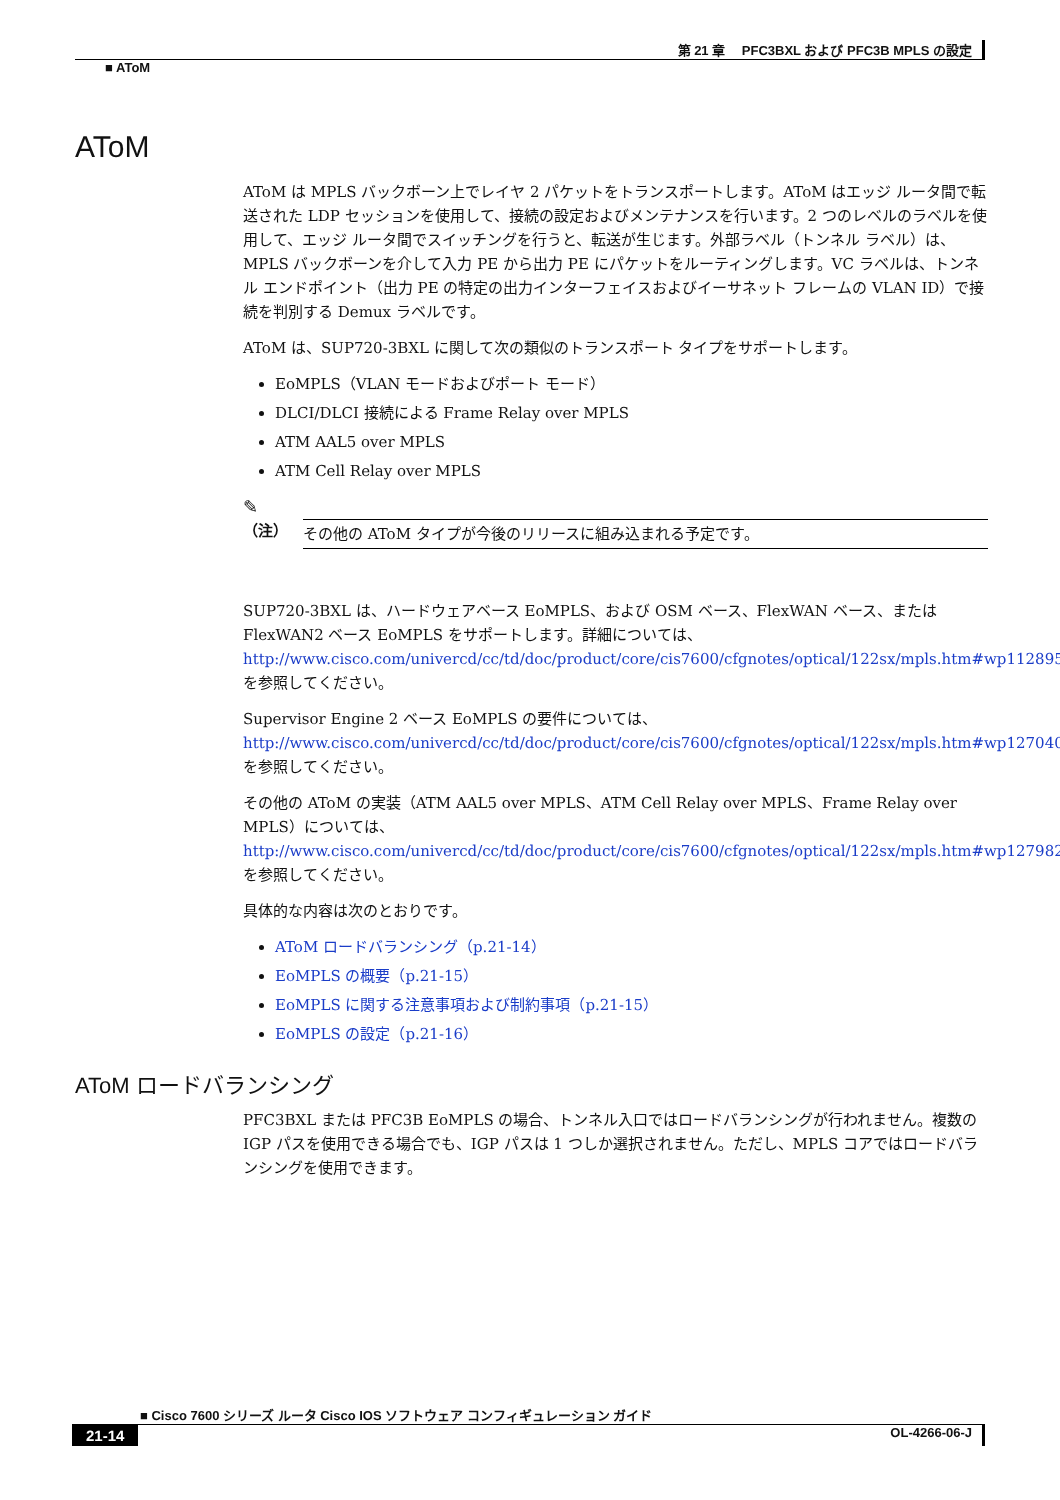第 21 章　 PFC3BXL および PFC3B MPLS の設定
■ AToM
AToM
AToM は MPLS バックボーン上でレイヤ 2 パケットをトランスポートします。AToM はエッジ ルータ間で転送された LDP セッションを使用して、接続の設定およびメンテナンスを行います。2 つのレベルのラベルを使用して、エッジ ルータ間でスイッチングを行うと、転送が生じます。外部ラベル（トンネル ラベル）は、MPLS バックボーンを介して入力 PE から出力 PE にパケットをルーティングします。VC ラベルは、トンネル エンドポイント（出力 PE の特定の出力インターフェイスおよびイーサネット フレームの VLAN ID）で接続を判別する Demux ラベルです。
AToM は、SUP720-3BXL に関して次の類似のトランスポート タイプをサポートします。
EoMPLS（VLAN モードおよびポート モード）
DLCI/DLCI 接続による Frame Relay over MPLS
ATM AAL5 over MPLS
ATM Cell Relay over MPLS
✎
（注） その他の AToM タイプが今後のリリースに組み込まれる予定です。
SUP720-3BXL は、ハードウェアベース EoMPLS、および OSM ベース、FlexWAN ベース、または FlexWAN2 ベース EoMPLS をサポートします。詳細については、
http://www.cisco.com/univercd/cc/td/doc/product/core/cis7600/cfgnotes/optical/122sx/mpls.htm#wp1128955
を参照してください。
Supervisor Engine 2 ベース EoMPLS の要件については、
http://www.cisco.com/univercd/cc/td/doc/product/core/cis7600/cfgnotes/optical/122sx/mpls.htm#wp1270404
を参照してください。
その他の AToM の実装（ATM AAL5 over MPLS、ATM Cell Relay over MPLS、Frame Relay over MPLS）については、
http://www.cisco.com/univercd/cc/td/doc/product/core/cis7600/cfgnotes/optical/122sx/mpls.htm#wp1279824
を参照してください。
具体的な内容は次のとおりです。
AToM ロードバランシング（p.21-14）
EoMPLS の概要（p.21-15）
EoMPLS に関する注意事項および制約事項（p.21-15）
EoMPLS の設定（p.21-16）
AToM ロードバランシング
PFC3BXL または PFC3B EoMPLS の場合、トンネル入口ではロードバランシングが行われません。複数の IGP パスを使用できる場合でも、IGP パスは 1 つしか選択されません。ただし、MPLS コアではロードバランシングを使用できます。
■ Cisco 7600 シリーズ ルータ Cisco IOS ソフトウェア コンフィギュレーション ガイド
21-14 OL-4266-06-J